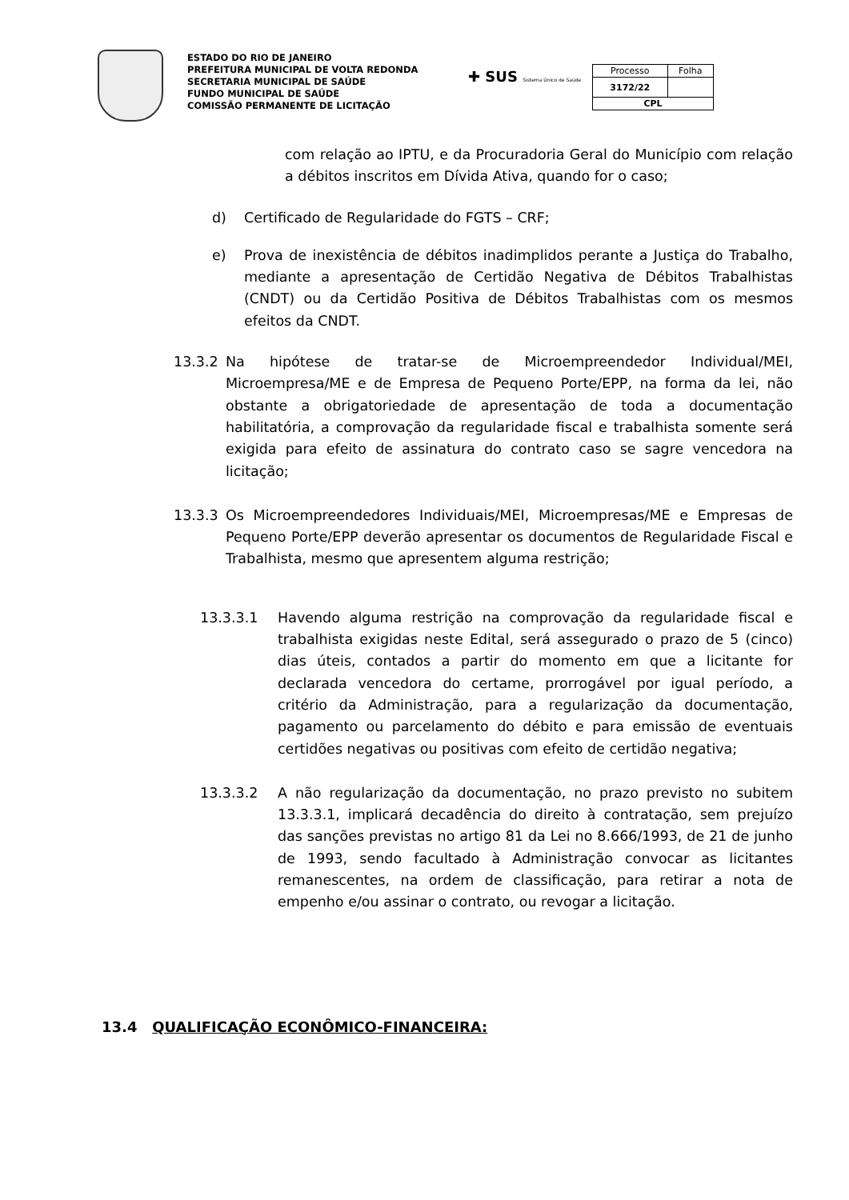ESTADO DO RIO DE JANEIRO
PREFEITURA MUNICIPAL DE VOLTA REDONDA
SECRETARIA MUNICIPAL DE SAÚDE
FUNDO MUNICIPAL DE SAÚDE
COMISSÃO PERMANENTE DE LICITAÇÃO
✚ SUS Sistema Único de Saúde
| Processo | Folha |
| 3172/22 | |
| CPL | |
com relação ao IPTU, e da Procuradoria Geral do Município com relação a débitos inscritos em Dívida Ativa, quando for o caso;
d) Certificado de Regularidade do FGTS – CRF;
e) Prova de inexistência de débitos inadimplidos perante a Justiça do Trabalho, mediante a apresentação de Certidão Negativa de Débitos Trabalhistas (CNDT) ou da Certidão Positiva de Débitos Trabalhistas com os mesmos efeitos da CNDT.
13.3.2 Na hipótese de tratar-se de Microempreendedor Individual/MEI, Microempresa/ME e de Empresa de Pequeno Porte/EPP, na forma da lei, não obstante a obrigatoriedade de apresentação de toda a documentação habilitatória, a comprovação da regularidade fiscal e trabalhista somente será exigida para efeito de assinatura do contrato caso se sagre vencedora na licitação;
13.3.3 Os Microempreendedores Individuais/MEI, Microempresas/ME e Empresas de Pequeno Porte/EPP deverão apresentar os documentos de Regularidade Fiscal e Trabalhista, mesmo que apresentem alguma restrição;
13.3.3.1 Havendo alguma restrição na comprovação da regularidade fiscal e trabalhista exigidas neste Edital, será assegurado o prazo de 5 (cinco) dias úteis, contados a partir do momento em que a licitante for declarada vencedora do certame, prorrogável por igual período, a critério da Administração, para a regularização da documentação, pagamento ou parcelamento do débito e para emissão de eventuais certidões negativas ou positivas com efeito de certidão negativa;
13.3.3.2 A não regularização da documentação, no prazo previsto no subitem 13.3.3.1, implicará decadência do direito à contratação, sem prejuízo das sanções previstas no artigo 81 da Lei no 8.666/1993, de 21 de junho de 1993, sendo facultado à Administração convocar as licitantes remanescentes, na ordem de classificação, para retirar a nota de empenho e/ou assinar o contrato, ou revogar a licitação.
13.4 QUALIFICAÇÃO ECONÔMICO-FINANCEIRA: